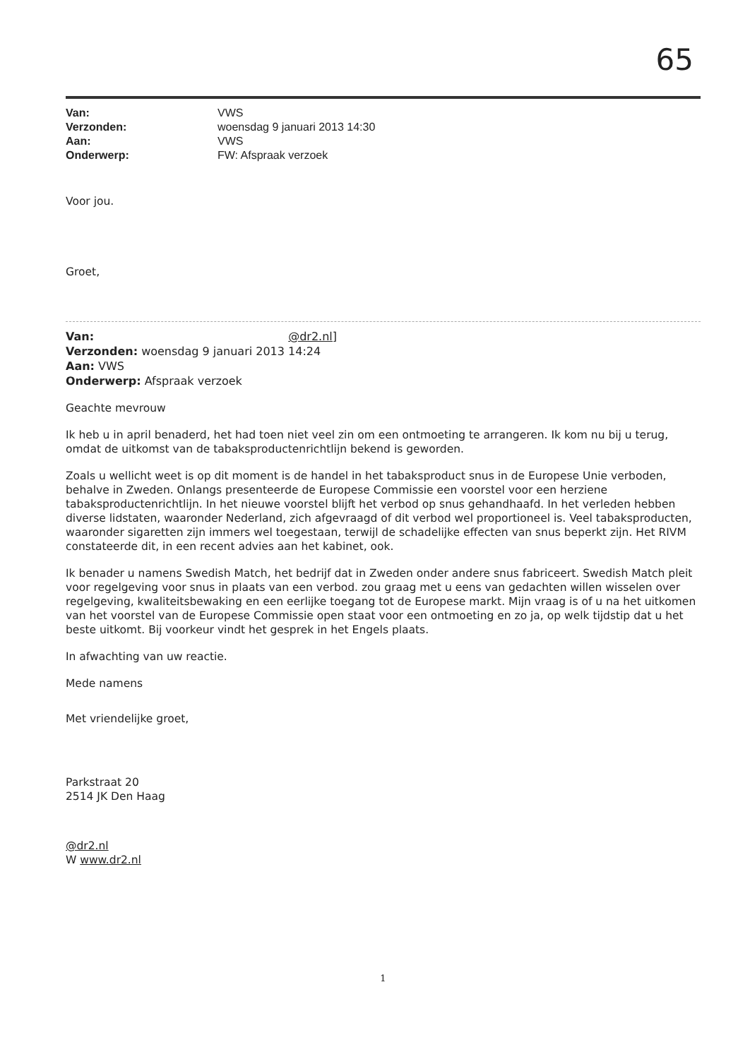65
Van: VWS Verzonden: woensdag 9 januari 2013 14:30 Aan: VWS Onderwerp: FW: Afspraak verzoek
Voor jou.
Groet,
Van: @dr2.nl]
Verzonden: woensdag 9 januari 2013 14:24
Aan: VWS
Onderwerp: Afspraak verzoek
Geachte mevrouw
Ik heb u in april benaderd, het had toen niet veel zin om een ontmoeting te arrangeren. Ik kom nu bij u terug, omdat de uitkomst van de tabaksproductenrichtlijn bekend is geworden.
Zoals u wellicht weet is op dit moment is de handel in het tabaksproduct snus in de Europese Unie verboden, behalve in Zweden. Onlangs presenteerde de Europese Commissie een voorstel voor een herziene tabaksproductenrichtlijn. In het nieuwe voorstel blijft het verbod op snus gehandhaafd. In het verleden hebben diverse lidstaten, waaronder Nederland, zich afgevraagd of dit verbod wel proportioneel is. Veel tabaksproducten, waaronder sigaretten zijn immers wel toegestaan, terwijl de schadelijke effecten van snus beperkt zijn. Het RIVM constateerde dit, in een recent advies aan het kabinet, ook.
Ik benader u namens Swedish Match, het bedrijf dat in Zweden onder andere snus fabriceert. Swedish Match pleit voor regelgeving voor snus in plaats van een verbod. zou graag met u eens van gedachten willen wisselen over regelgeving, kwaliteitsbewaking en een eerlijke toegang tot de Europese markt. Mijn vraag is of u na het uitkomen van het voorstel van de Europese Commissie open staat voor een ontmoeting en zo ja, op welk tijdstip dat u het beste uitkomt. Bij voorkeur vindt het gesprek in het Engels plaats.
In afwachting van uw reactie.
Mede namens
Met vriendelijke groet,
Parkstraat 20
2514 JK Den Haag
@dr2.nl
W www.dr2.nl
1